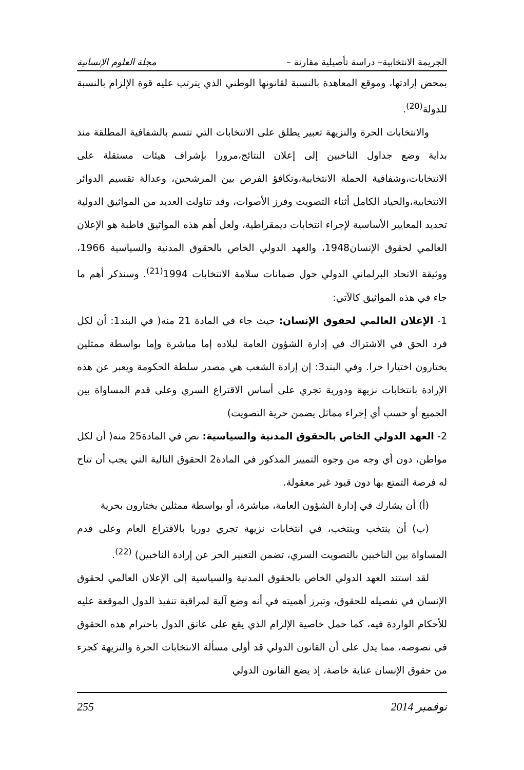الجريمة الانتخابية– دراسة تأصيلية مقارنة – مجلة العلوم الإنسانية
بمحض إرادتها، وموقع المعاهدة بالنسبة لقانونها الوطني الذي يترتب عليه قوة الإلزام بالنسبة للدولة<sup>(20)</sup>.
والانتخابات الحرة والنزيهة تعبير يطلق على الانتخابات التي تتسم بالشفافية المطلقة منذ بداية وضع جداول الناخبين إلى إعلان النتائج،مرورا بإشراف هيئات مستقلة على الانتخابات،وشفافية الحملة الانتخابية،وتكافؤ الفرص بين المرشحين، وعدالة تقسيم الدوائر الانتخابية،والحياد الكامل أثناء التصويت وفرز الأصوات، وقد تناولت العديد من المواثيق الدولية تحديد المعايير الأساسية لإجراء انتخابات ديمقراطية، ولعل أهم هذه المواثيق قاطبة هو الإعلان العالمي لحقوق الإنسان1948، والعهد الدولي الخاص بالحقوق المدنية والسياسية 1966، ووثيقة الاتحاد البرلماني الدولي حول ضمانات سلامة الانتخابات 1994<sup>(21)</sup>. وسنذكر أهم ما جاء في هذه المواثيق كالآتي:
1- الإعلان العالمي لحقوق الإنسان: حيث جاء في المادة 21 منه( في البند1: أن لكل فرد الحق في الاشتراك في إدارة الشؤون العامة لبلاده إما مباشرة وإما بواسطة ممثلين يختارون اختيارا حرا. وفي البند3: إن إرادة الشعب هي مصدر سلطة الحكومة ويعبر عن هذه الإرادة بانتخابات نزيهة ودورية تجري على أساس الاقتراع السري وعلى قدم المساواة بين الجميع أو حسب أي إجراء مماثل يضمن حرية التصويت)
2- العهد الدولي الخاص بالحقوق المدنية والسياسية: نص في المادة25 منه( أن لكل مواطن، دون أي وجه من وجوه التمييز المذكور في المادة2 الحقوق التالية التي يجب أن تتاح له فرصة التمتع بها دون قيود غير معقولة.
(أ) أن يشارك في إدارة الشؤون العامة، مباشرة، أو بواسطة ممثلين يختارون بحرية
(ب) أن ينتخب وينتخب، في انتخابات نزيهة تجري دوريا بالاقتراع العام وعلى قدم المساواة بين الناخبين بالتصويت السري، تضمن التعبير الحر عن إرادة الناخبين) <sup>(22)</sup>.
لقد استند العهد الدولي الخاص بالحقوق المدنية والسياسية إلى الإعلان العالمي لحقوق الإنسان في تفصيله للحقوق، وتبرز أهميته في أنه وضع آلية لمراقبة تنفيذ الدول الموقعة عليه للأحكام الواردة فيه، كما حمل خاصية الإلزام الذي يقع على عاتق الدول باحترام هذه الحقوق في نصوصه، مما يدل على أن القانون الدولي قد أولى مسألة الانتخابات الحرة والنزيهة كجزء من حقوق الإنسان عناية خاصة، إذ يضع القانون الدولي
نوفمبر 2014 255